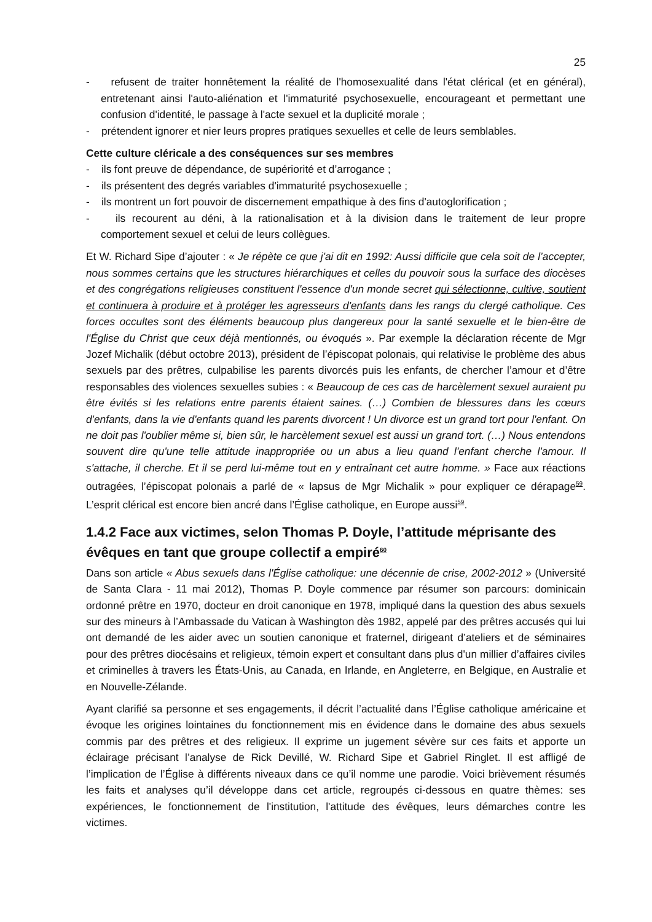25
- refusent de traiter honnêtement la réalité de l'homosexualité dans l'état clérical (et en général), entretenant ainsi l'auto-aliénation et l'immaturité psychosexuelle, encourageant et permettant une confusion d'identité, le passage à l'acte sexuel et la duplicité morale ;
- prétendent ignorer et nier leurs propres pratiques sexuelles et celle de leurs semblables.
Cette culture cléricale a des conséquences sur ses membres
- ils font preuve de dépendance, de supériorité et d’arrogance ;
- ils présentent des degrés variables d'immaturité psychosexuelle ;
- ils montrent un fort pouvoir de discernement empathique à des fins d'autoglorification ;
- ils recourent au déni, à la rationalisation et à la division dans le traitement de leur propre comportement sexuel et celui de leurs collègues.
Et W. Richard Sipe d’ajouter : « Je répète ce que j'ai dit en 1992: Aussi difficile que cela soit de l’accepter, nous sommes certains que les structures hiérarchiques et celles du pouvoir sous la surface des diocèses et des congrégations religieuses constituent l'essence d'un monde secret qui sélectionne, cultive, soutient et continuera à produire et à protéger les agresseurs d'enfants dans les rangs du clergé catholique. Ces forces occultes sont des éléments beaucoup plus dangereux pour la santé sexuelle et le bien-être de l'Église du Christ que ceux déjà mentionnés, ou évoqués ». Par exemple la déclaration récente de Mgr Jozef Michalik (début octobre 2013), président de l’épiscopat polonais, qui relativise le problème des abus sexuels par des prêtres, culpabilise les parents divorcés puis les enfants, de chercher l’amour et d’être responsables des violences sexuelles subies : « Beaucoup de ces cas de harcèlement sexuel auraient pu être évités si les relations entre parents étaient saines. (…) Combien de blessures dans les cœurs d'enfants, dans la vie d'enfants quand les parents divorcent ! Un divorce est un grand tort pour l'enfant. On ne doit pas l'oublier même si, bien sûr, le harcèlement sexuel est aussi un grand tort. (…) Nous entendons souvent dire qu'une telle attitude inappropriée ou un abus a lieu quand l'enfant cherche l'amour. Il s'attache, il cherche. Et il se perd lui-même tout en y entraînant cet autre homme. » Face aux réactions outragées, l’épiscopat polonais a parlé de « lapsus de Mgr Michalik » pour expliquer ce dérapage<sup>59</sup>. L’esprit clérical est encore bien ancré dans l’Église catholique, en Europe aussi<sup>59</sup>.
1.4.2 Face aux victimes, selon Thomas P. Doyle, l’attitude méprisante des évêques en tant que groupe collectif a empiré<sup>60</sup>
Dans son article « Abus sexuels dans l'Église catholique: une décennie de crise, 2002-2012 » (Université de Santa Clara - 11 mai 2012), Thomas P. Doyle commence par résumer son parcours: dominicain ordonné prêtre en 1970, docteur en droit canonique en 1978, impliqué dans la question des abus sexuels sur des mineurs à l’Ambassade du Vatican à Washington dès 1982, appelé par des prêtres accusés qui lui ont demandé de les aider avec un soutien canonique et fraternel, dirigeant d’ateliers et de séminaires pour des prêtres diocésains et religieux, témoin expert et consultant dans plus d'un millier d’affaires civiles et criminelles à travers les États-Unis, au Canada, en Irlande, en Angleterre, en Belgique, en Australie et en Nouvelle-Zélande.
Ayant clarifié sa personne et ses engagements, il décrit l’actualité dans l’Église catholique américaine et évoque les origines lointaines du fonctionnement mis en évidence dans le domaine des abus sexuels commis par des prêtres et des religieux. Il exprime un jugement sévère sur ces faits et apporte un éclairage précisant l’analyse de Rick Devillé, W. Richard Sipe et Gabriel Ringlet. Il est affligé de l’implication de l’Église à différents niveaux dans ce qu’il nomme une parodie. Voici brièvement résumés les faits et analyses qu’il développe dans cet article, regroupés ci-dessous en quatre thèmes: ses expériences, le fonctionnement de l'institution, l'attitude des évêques, leurs démarches contre les victimes.